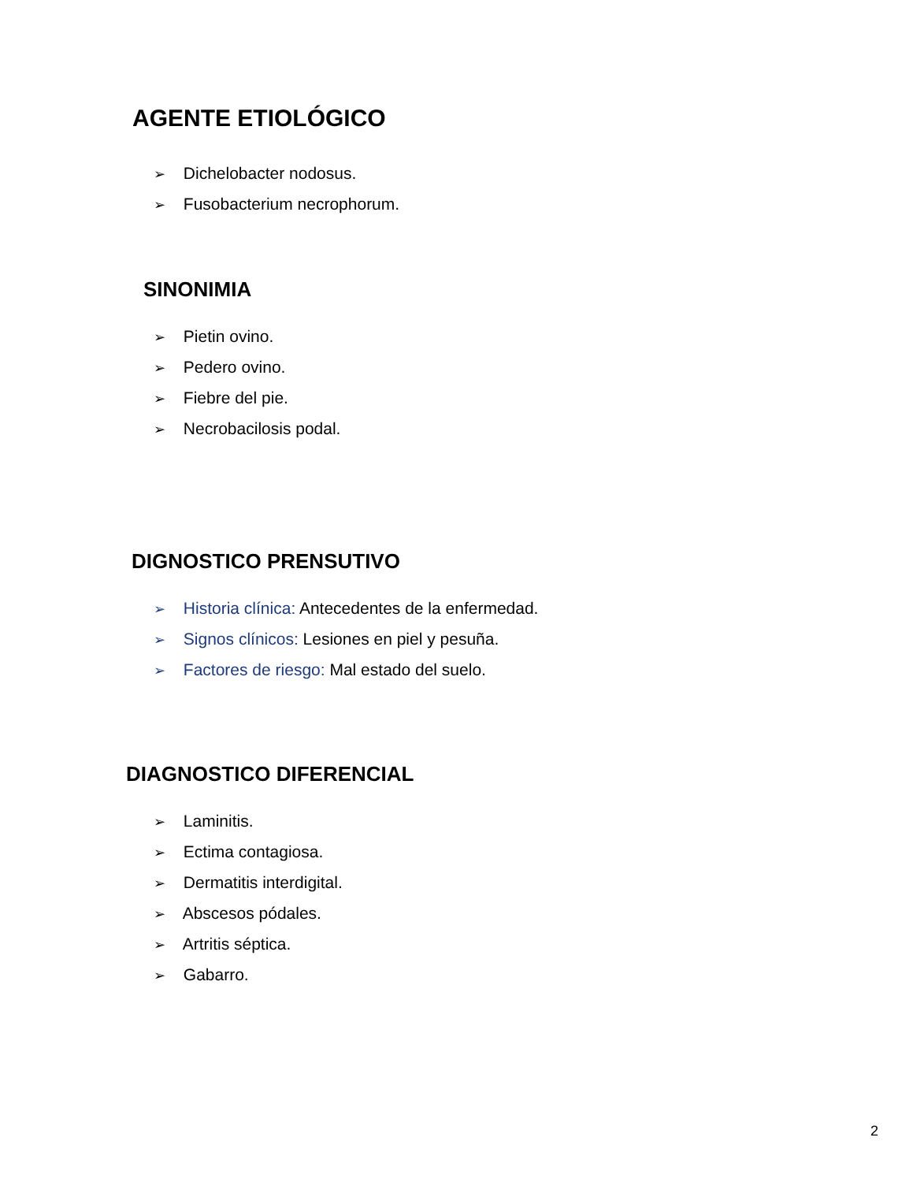AGENTE ETIOLÓGICO
➢ Dichelobacter nodosus.
➢ Fusobacterium necrophorum.
SINONIMIA
➢ Pietin ovino.
➢ Pedero ovino.
➢ Fiebre del pie.
➢ Necrobacilosis podal.
DIGNOSTICO PRENSUTIVO
➢ Historia clínica: Antecedentes de la enfermedad.
➢ Signos clínicos: Lesiones en piel y pesuña.
➢ Factores de riesgo: Mal estado del suelo.
DIAGNOSTICO DIFERENCIAL
➢ Laminitis.
➢ Ectima contagiosa.
➢ Dermatitis interdigital.
➢ Abscesos pódales.
➢ Artritis séptica.
➢ Gabarro.
2